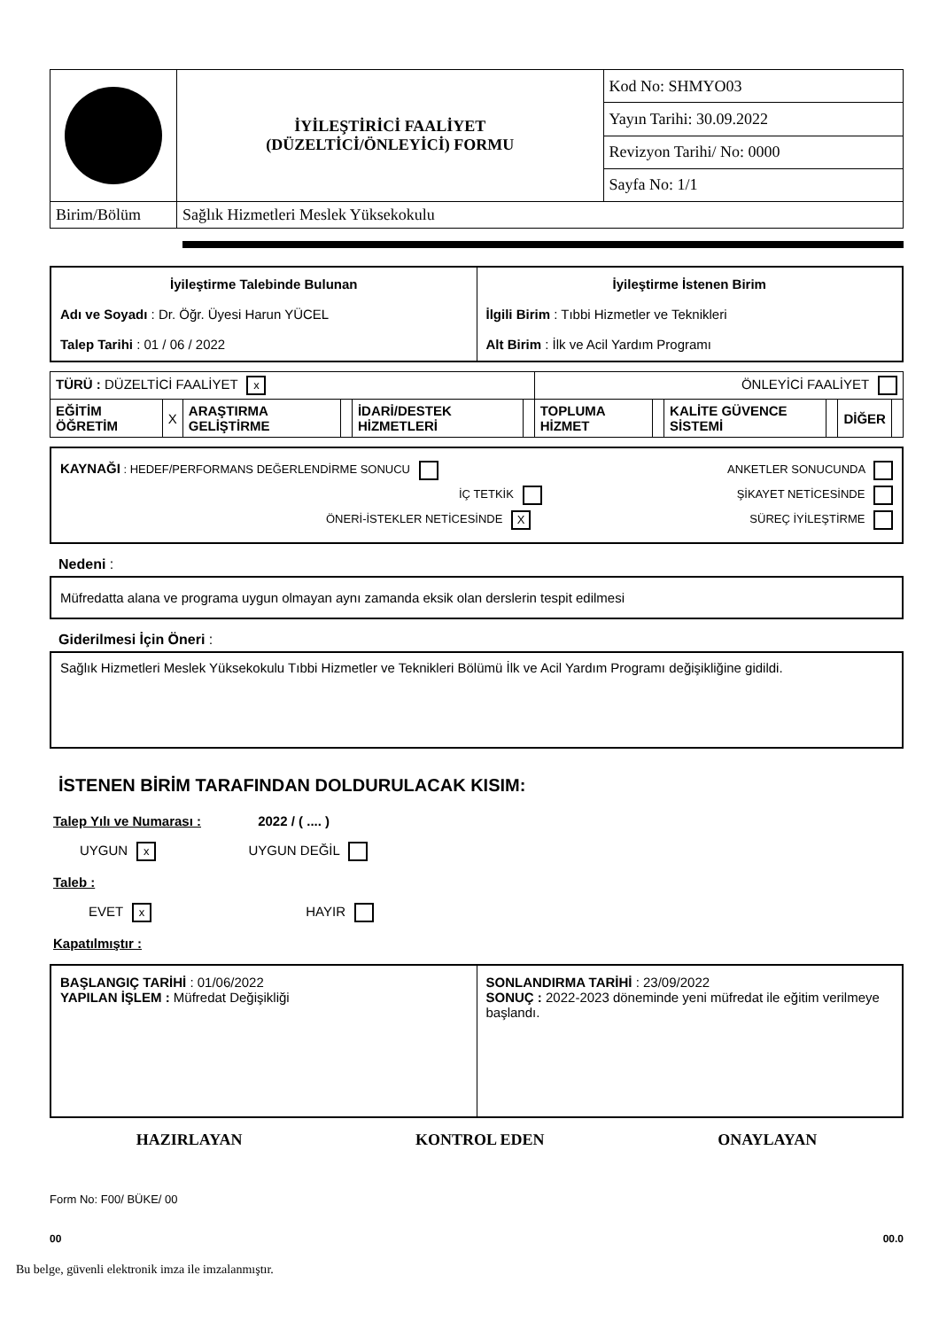| | İYİLEŞTİRİCİ FAALİYET (DÜZELTİCİ/ÖNLEYİCİ) FORMU | Kod No: SHMYO03 |
| | | Yayın Tarihi: 30.09.2022 |
| | | Revizyon Tarihi/ No: 0000 |
| | | Sayfa No: 1/1 |
| Birim/Bölüm | Sağlık Hizmetleri Meslek Yüksekokulu | |
| İyileştirme Talebinde Bulunan Adı ve Soyadı : Dr. Öğr. Üyesi Harun YÜCEL Talep Tarihi : 01 / 06 / 2022 | İyileştirme İstenen Birim İlgili Birim : Tıbbi Hizmetler ve Teknikleri Alt Birim : İlk ve Acil Yardım Programı |
| TÜRÜ : DÜZELTİCİ FAALİYET x | | | | | | ÖNLEYİCİ FAALİYET | | | | | |
| EĞİTİM ÖĞRETİM | X | ARAŞTIRMA GELİŞTİRME | | İDARİ/DESTEK HİZMETLERİ | | TOPLUMA HİZMET | | KALİTE GÜVENCE SİSTEMİ | | DİĞER | |
KAYNAĞI : HEDEF/PERFORMANS DEĞERLENDİRME SONUCU ANKETLER SONUCUNDA
İÇ TETKİK ŞİKAYET NETİCESİNDE
ÖNERİ-İSTEKLER NETİCESİNDE X SÜREÇ İYİLEŞTİRME
Nedeni :
Müfredatta alana ve programa uygun olmayan aynı zamanda eksik olan derslerin tespit edilmesi
Giderilmesi İçin Öneri :
Sağlık Hizmetleri Meslek Yüksekokulu Tıbbi Hizmetler ve Teknikleri Bölümü İlk ve Acil Yardım Programı değişikliğine gidildi.
İSTENEN BİRİM TARAFINDAN DOLDURULACAK KISIM:
Talep Yılı ve Numarası : 2022 / ( .... )
UYGUN x UYGUN DEĞİL
Taleb :
EVET x HAYIR
Kapatılmıştır :
| BAŞLANGIÇ TARİHİ : 01/06/2022 YAPILAN İŞLEM : Müfredat Değişikliği | SONLANDIRMA TARİHİ : 23/09/2022 SONUÇ : 2022-2023 döneminde yeni müfredat ile eğitim verilmeye başlandı. |
HAZIRLAYAN KONTROL EDEN ONAYLAYAN
Form No: F00/ BÜKE/ 00
00 00.0
Bu belge, güvenli elektronik imza ile imzalanmıştır.